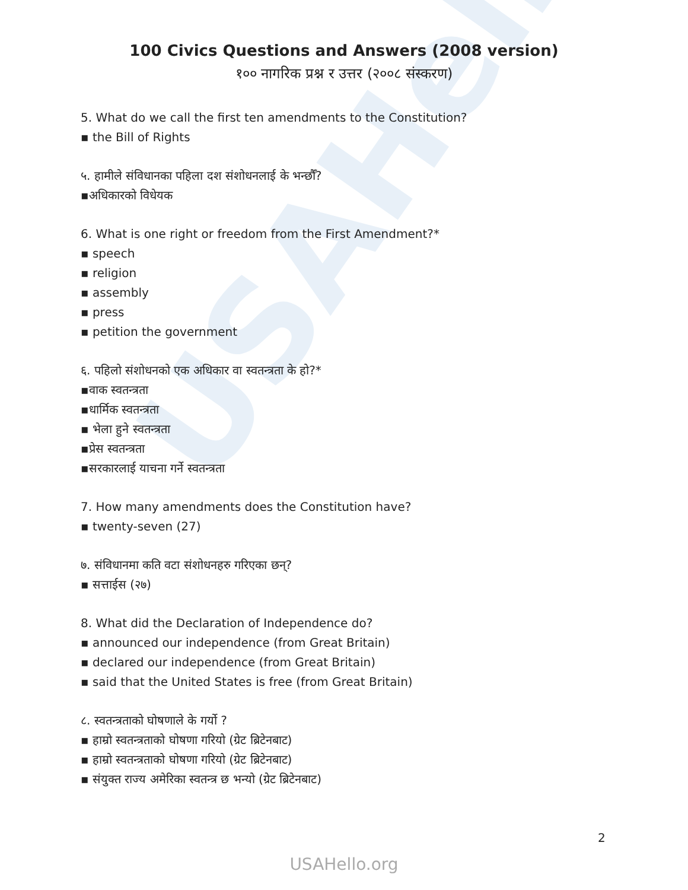USAHello
100 Civics Questions and Answers (2008 version)
१०० नागरिक प्रश्न र उत्तर (२००८ संस्करण)
5. What do we call the first ten amendments to the Constitution?
▪ the Bill of Rights
५. हामीले संविधानका पहिला दश संशोधनलाई के भन्छौँ?
▪अधिकारको विधेयक
6. What is one right or freedom from the First Amendment?*
▪ speech
▪ religion
▪ assembly
▪ press
▪ petition the government
६. पहिलो संशोधनको एक अधिकार वा स्वतन्त्रता के हो?*
▪वाक स्वतन्त्रता
▪धार्मिक स्वतन्त्रता
▪ भेला हुने स्वतन्त्रता
▪प्रेस स्वतन्त्रता
▪सरकारलाई याचना गर्ने स्वतन्त्रता
7. How many amendments does the Constitution have?
▪ twenty-seven (27)
७. संविधानमा कति वटा संशोधनहरु गरिएका छन्?
▪ सत्ताईस (२७)
8. What did the Declaration of Independence do?
▪ announced our independence (from Great Britain)
▪ declared our independence (from Great Britain)
▪ said that the United States is free (from Great Britain)
८. स्वतन्त्रताको घोषणाले के गर्यो ?
▪ हाम्रो स्वतन्त्रताको घोषणा गरियो (ग्रेट ब्रिटेनबाट)
▪ हाम्रो स्वतन्त्रताको घोषणा गरियो (ग्रेट ब्रिटेनबाट)
▪ संयुक्त राज्य अमेरिका स्वतन्त्र छ भन्यो (ग्रेट ब्रिटेनबाट)
2
USAHello.org